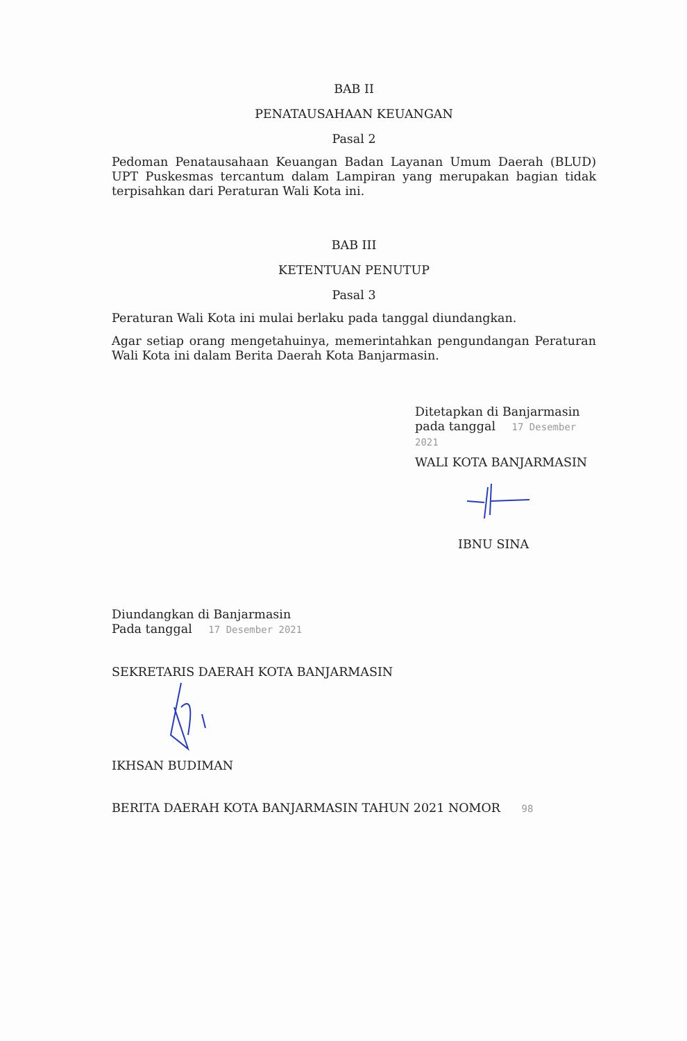BAB II
PENATAUSAHAAN KEUANGAN
Pasal 2
Pedoman Penatausahaan Keuangan Badan Layanan Umum Daerah (BLUD) UPT Puskesmas tercantum dalam Lampiran yang merupakan bagian tidak terpisahkan dari Peraturan Wali Kota ini.
BAB III
KETENTUAN PENUTUP
Pasal 3
Peraturan Wali Kota ini mulai berlaku pada tanggal diundangkan.
Agar setiap orang mengetahuinya, memerintahkan pengundangan Peraturan Wali Kota ini dalam Berita Daerah Kota Banjarmasin.
Ditetapkan di Banjarmasin
pada tanggal 17 Desember 2021
WALI KOTA BANJARMASIN
IBNU SINA
Diundangkan di Banjarmasin
Pada tanggal 17 Desember 2021
SEKRETARIS DAERAH KOTA BANJARMASIN
IKHSAN BUDIMAN
BERITA DAERAH KOTA BANJARMASIN TAHUN 2021 NOMOR 98